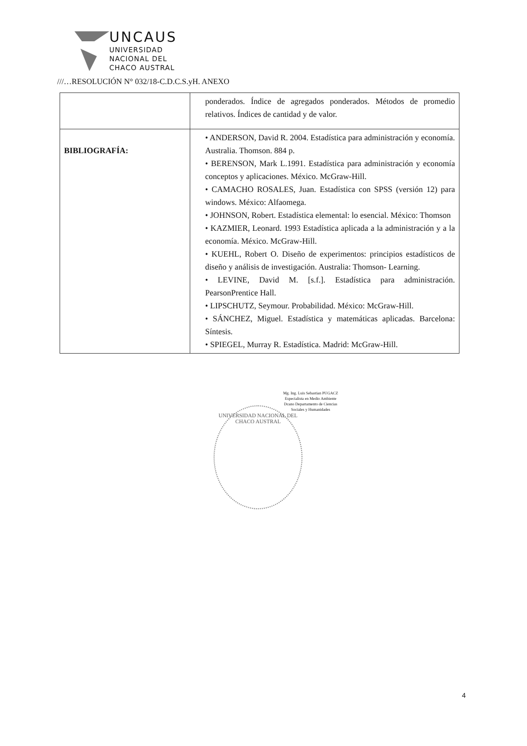UNCAUS
UNIVERSIDAD
NACIONAL DEL
CHACO AUSTRAL
///…RESOLUCIÓN N° 032/18-C.D.C.S.yH. ANEXO
| | ponderados. Índice de agregados ponderados. Métodos de promedio relativos. Índices de cantidad y de valor. |
| BIBLIOGRAFÍA: | • ANDERSON, David R. 2004. Estadística para administración y economía. Australia. Thomson. 884 p. • BERENSON, Mark L.1991. Estadística para administración y economía conceptos y aplicaciones. México. McGraw-Hill. • CAMACHO ROSALES, Juan. Estadística con SPSS (versión 12) para windows. México: Alfaomega. • JOHNSON, Robert. Estadística elemental: lo esencial. México: Thomson • KAZMIER, Leonard. 1993 Estadística aplicada a la administración y a la economía. México. McGraw-Hill. • KUEHL, Robert O. Diseño de experimentos: principios estadísticos de diseño y análisis de investigación. Australia: Thomson- Learning. • LEVINE, David M. [s.f.]. Estadística para administración. PearsonPrentice Hall. • LIPSCHUTZ, Seymour. Probabilidad. México: McGraw-Hill. • SÁNCHEZ, Miguel. Estadística y matemáticas aplicadas. Barcelona: Síntesis. • SPIEGEL, Murray R. Estadística. Madrid: McGraw-Hill. |
Mg. Ing. Luis Sebastian PUGACZ
Especialista en Medio Ambiente
Dcano Departamento de Ciencias
Sociales y Humanidades
UNIVERSIDAD NACIONAL DEL CHACO AUSTRAL
4